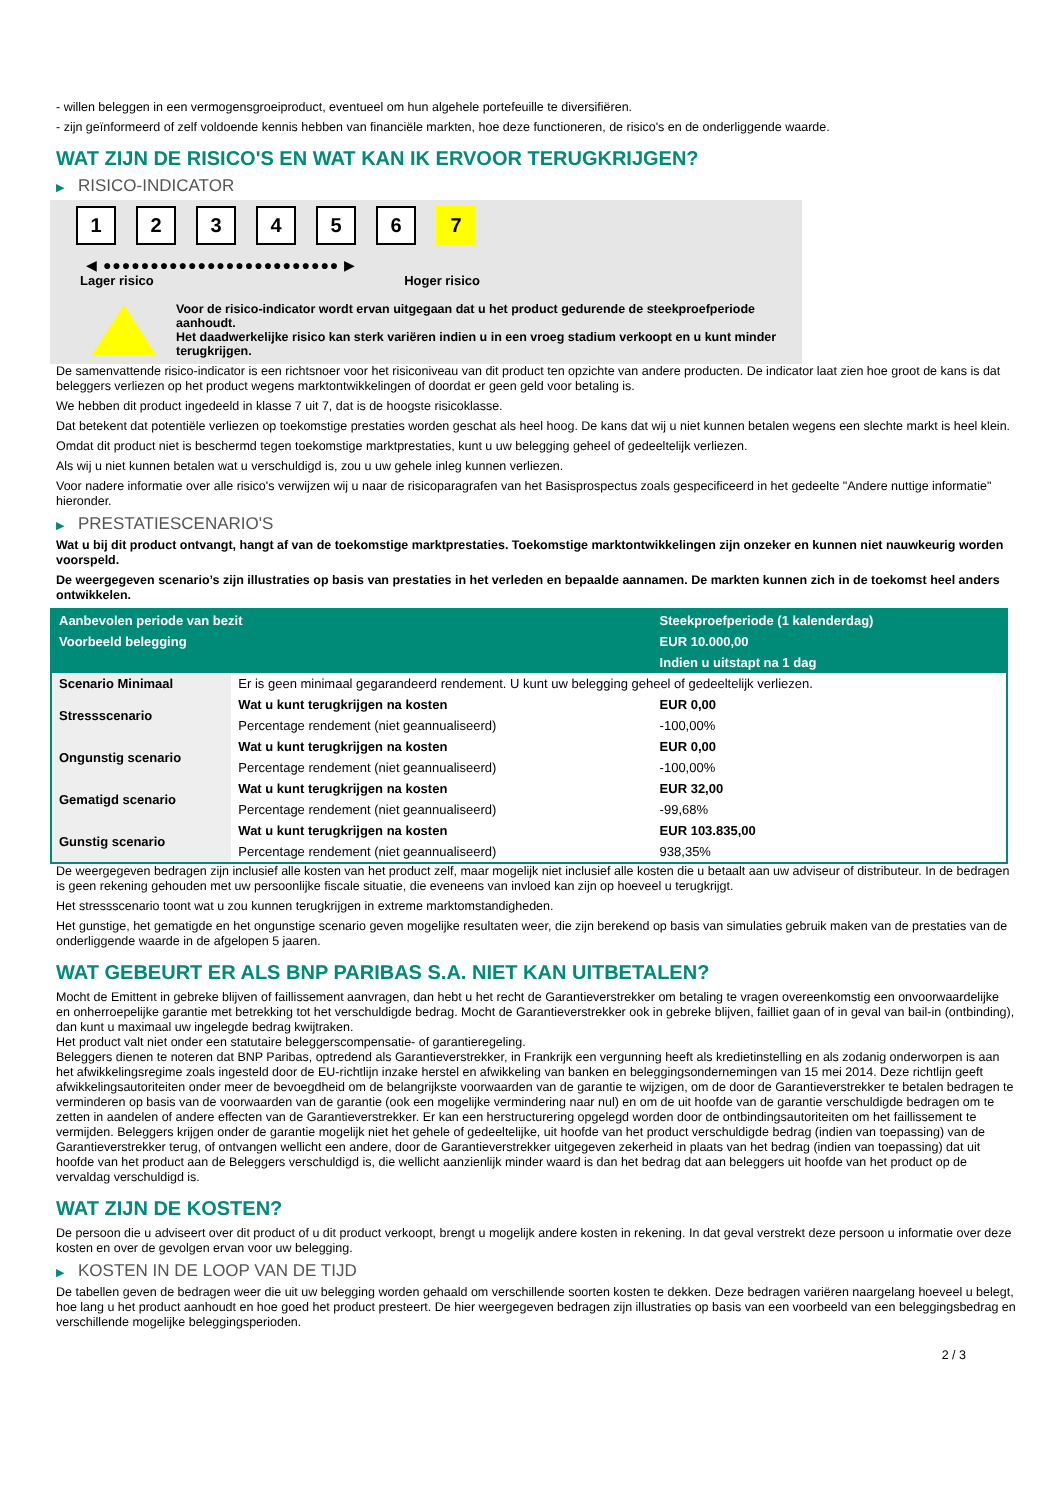- willen beleggen in een vermogensgroeiproduct, eventueel om hun algehele portefeuille te diversifiëren.
- zijn geïnformeerd of zelf voldoende kennis hebben van financiële markten, hoe deze functioneren, de risico's en de onderliggende waarde.
WAT ZIJN DE RISICO'S EN WAT KAN IK ERVOOR TERUGKRIJGEN?
▶ RISICO-INDICATOR
1 2 3 4 5 6 7
◀ ●●●●●●●●●●●●●●●●●●●●●●●●● ▶
Lager risico Hoger risico
Voor de risico-indicator wordt ervan uitgegaan dat u het product gedurende de steekproefperiode aanhoudt.
Het daadwerkelijke risico kan sterk variëren indien u in een vroeg stadium verkoopt en u kunt minder terugkrijgen.
De samenvattende risico-indicator is een richtsnoer voor het risiconiveau van dit product ten opzichte van andere producten. De indicator laat zien hoe groot de kans is dat beleggers verliezen op het product wegens marktontwikkelingen of doordat er geen geld voor betaling is.
We hebben dit product ingedeeld in klasse 7 uit 7, dat is de hoogste risicoklasse.
Dat betekent dat potentiële verliezen op toekomstige prestaties worden geschat als heel hoog. De kans dat wij u niet kunnen betalen wegens een slechte markt is heel klein.
Omdat dit product niet is beschermd tegen toekomstige marktprestaties, kunt u uw belegging geheel of gedeeltelijk verliezen.
Als wij u niet kunnen betalen wat u verschuldigd is, zou u uw gehele inleg kunnen verliezen.
Voor nadere informatie over alle risico's verwijzen wij u naar de risicoparagrafen van het Basisprospectus zoals gespecificeerd in het gedeelte "Andere nuttige informatie" hieronder.
▶ PRESTATIESCENARIO'S
Wat u bij dit product ontvangt, hangt af van de toekomstige marktprestaties. Toekomstige marktontwikkelingen zijn onzeker en kunnen niet nauwkeurig worden voorspeld.
De weergegeven scenario’s zijn illustraties op basis van prestaties in het verleden en bepaalde aannamen. De markten kunnen zich in de toekomst heel anders ontwikkelen.
| Aanbevolen periode van bezit | | Steekproefperiode (1 kalenderdag) |
| --- | --- | --- |
| Voorbeeld belegging | | EUR 10.000,00 |
| | | Indien u uitstapt na 1 dag |
| Scenario Minimaal | Er is geen minimaal gegarandeerd rendement. U kunt uw belegging geheel of gedeeltelijk verliezen. | |
| Stressscenario | Wat u kunt terugkrijgen na kosten | EUR 0,00 |
| | Percentage rendement (niet geannualiseerd) | -100,00% |
| Ongunstig scenario | Wat u kunt terugkrijgen na kosten | EUR 0,00 |
| | Percentage rendement (niet geannualiseerd) | -100,00% |
| Gematigd scenario | Wat u kunt terugkrijgen na kosten | EUR 32,00 |
| | Percentage rendement (niet geannualiseerd) | -99,68% |
| Gunstig scenario | Wat u kunt terugkrijgen na kosten | EUR 103.835,00 |
| | Percentage rendement (niet geannualiseerd) | 938,35% |
De weergegeven bedragen zijn inclusief alle kosten van het product zelf, maar mogelijk niet inclusief alle kosten die u betaalt aan uw adviseur of distributeur. In de bedragen is geen rekening gehouden met uw persoonlijke fiscale situatie, die eveneens van invloed kan zijn op hoeveel u terugkrijgt.
Het stressscenario toont wat u zou kunnen terugkrijgen in extreme marktomstandigheden.
Het gunstige, het gematigde en het ongunstige scenario geven mogelijke resultaten weer, die zijn berekend op basis van simulaties gebruik maken van de prestaties van de onderliggende waarde in de afgelopen 5 jaaren.
WAT GEBEURT ER ALS BNP PARIBAS S.A. NIET KAN UITBETALEN?
Mocht de Emittent in gebreke blijven of faillissement aanvragen, dan hebt u het recht de Garantieverstrekker om betaling te vragen overeenkomstig een onvoorwaardelijke en onherroepelijke garantie met betrekking tot het verschuldigde bedrag. Mocht de Garantieverstrekker ook in gebreke blijven, failliet gaan of in geval van bail-in (ontbinding), dan kunt u maximaal uw ingelegde bedrag kwijtraken.
Het product valt niet onder een statutaire beleggerscompensatie- of garantieregeling.
Beleggers dienen te noteren dat BNP Paribas, optredend als Garantieverstrekker, in Frankrijk een vergunning heeft als kredietinstelling en als zodanig onderworpen is aan het afwikkelingsregime zoals ingesteld door de EU-richtlijn inzake herstel en afwikkeling van banken en beleggingsondernemingen van 15 mei 2014. Deze richtlijn geeft afwikkelingsautoriteiten onder meer de bevoegdheid om de belangrijkste voorwaarden van de garantie te wijzigen, om de door de Garantieverstrekker te betalen bedragen te verminderen op basis van de voorwaarden van de garantie (ook een mogelijke vermindering naar nul) en om de uit hoofde van de garantie verschuldigde bedragen om te zetten in aandelen of andere effecten van de Garantieverstrekker. Er kan een herstructurering opgelegd worden door de ontbindingsautoriteiten om het faillissement te vermijden. Beleggers krijgen onder de garantie mogelijk niet het gehele of gedeeltelijke, uit hoofde van het product verschuldigde bedrag (indien van toepassing) van de Garantieverstrekker terug, of ontvangen wellicht een andere, door de Garantieverstrekker uitgegeven zekerheid in plaats van het bedrag (indien van toepassing) dat uit hoofde van het product aan de Beleggers verschuldigd is, die wellicht aanzienlijk minder waard is dan het bedrag dat aan beleggers uit hoofde van het product op de vervaldag verschuldigd is.
WAT ZIJN DE KOSTEN?
De persoon die u adviseert over dit product of u dit product verkoopt, brengt u mogelijk andere kosten in rekening. In dat geval verstrekt deze persoon u informatie over deze kosten en over de gevolgen ervan voor uw belegging.
▶ KOSTEN IN DE LOOP VAN DE TIJD
De tabellen geven de bedragen weer die uit uw belegging worden gehaald om verschillende soorten kosten te dekken. Deze bedragen variëren naargelang hoeveel u belegt, hoe lang u het product aanhoudt en hoe goed het product presteert. De hier weergegeven bedragen zijn illustraties op basis van een voorbeeld van een beleggingsbedrag en verschillende mogelijke beleggingsperioden.
2 / 3